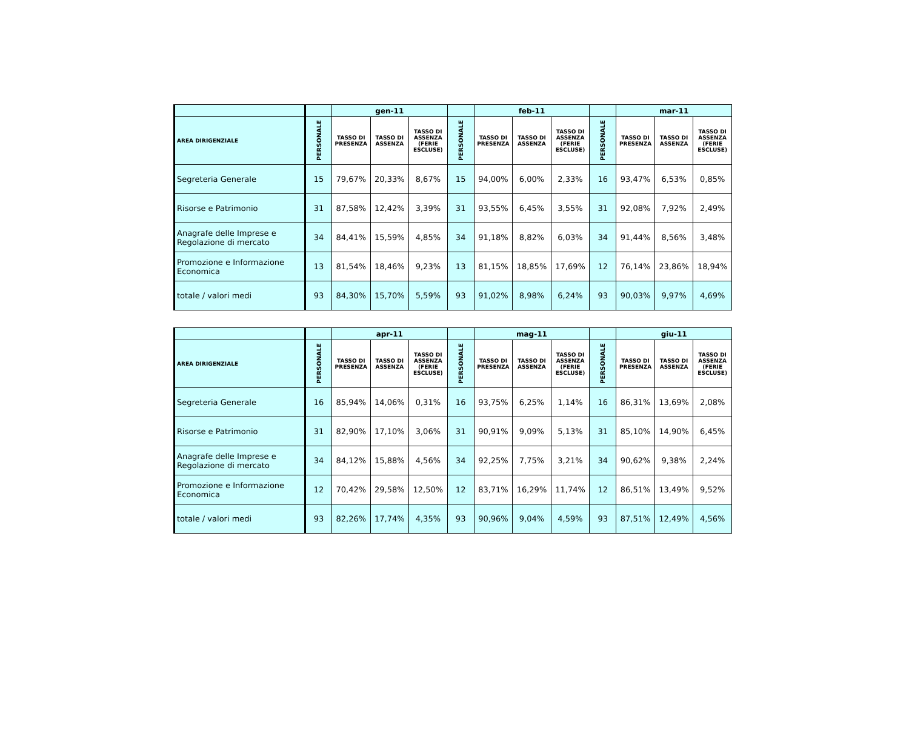| | | gen-11 | | | | feb-11 | | | | mar-11 | | |
| --- | --- | --- | --- | --- | --- | --- | --- | --- | --- | --- | --- | --- |
| AREA DIRIGENZIALE | PERSONALE | TASSO DI PRESENZA | TASSO DI ASSENZA | TASSO DI ASSENZA (FERIE ESCLUSE) | PERSONALE | TASSO DI PRESENZA | TASSO DI ASSENZA | TASSO DI ASSENZA (FERIE ESCLUSE) | PERSONALE | TASSO DI PRESENZA | TASSO DI ASSENZA | TASSO DI ASSENZA (FERIE ESCLUSE) |
| Segreteria Generale | 15 | 79,67% | 20,33% | 8,67% | 15 | 94,00% | 6,00% | 2,33% | 16 | 93,47% | 6,53% | 0,85% |
| Risorse e Patrimonio | 31 | 87,58% | 12,42% | 3,39% | 31 | 93,55% | 6,45% | 3,55% | 31 | 92,08% | 7,92% | 2,49% |
| Anagrafe delle Imprese e Regolazione di mercato | 34 | 84,41% | 15,59% | 4,85% | 34 | 91,18% | 8,82% | 6,03% | 34 | 91,44% | 8,56% | 3,48% |
| Promozione e Informazione Economica | 13 | 81,54% | 18,46% | 9,23% | 13 | 81,15% | 18,85% | 17,69% | 12 | 76,14% | 23,86% | 18,94% |
| totale / valori medi | 93 | 84,30% | 15,70% | 5,59% | 93 | 91,02% | 8,98% | 6,24% | 93 | 90,03% | 9,97% | 4,69% |
| | | apr-11 | | | | mag-11 | | | | giu-11 | | |
| --- | --- | --- | --- | --- | --- | --- | --- | --- | --- | --- | --- | --- |
| AREA DIRIGENZIALE | PERSONALE | TASSO DI PRESENZA | TASSO DI ASSENZA | TASSO DI ASSENZA (FERIE ESCLUSE) | PERSONALE | TASSO DI PRESENZA | TASSO DI ASSENZA | TASSO DI ASSENZA (FERIE ESCLUSE) | PERSONALE | TASSO DI PRESENZA | TASSO DI ASSENZA | TASSO DI ASSENZA (FERIE ESCLUSE) |
| Segreteria Generale | 16 | 85,94% | 14,06% | 0,31% | 16 | 93,75% | 6,25% | 1,14% | 16 | 86,31% | 13,69% | 2,08% |
| Risorse e Patrimonio | 31 | 82,90% | 17,10% | 3,06% | 31 | 90,91% | 9,09% | 5,13% | 31 | 85,10% | 14,90% | 6,45% |
| Anagrafe delle Imprese e Regolazione di mercato | 34 | 84,12% | 15,88% | 4,56% | 34 | 92,25% | 7,75% | 3,21% | 34 | 90,62% | 9,38% | 2,24% |
| Promozione e Informazione Economica | 12 | 70,42% | 29,58% | 12,50% | 12 | 83,71% | 16,29% | 11,74% | 12 | 86,51% | 13,49% | 9,52% |
| totale / valori medi | 93 | 82,26% | 17,74% | 4,35% | 93 | 90,96% | 9,04% | 4,59% | 93 | 87,51% | 12,49% | 4,56% |